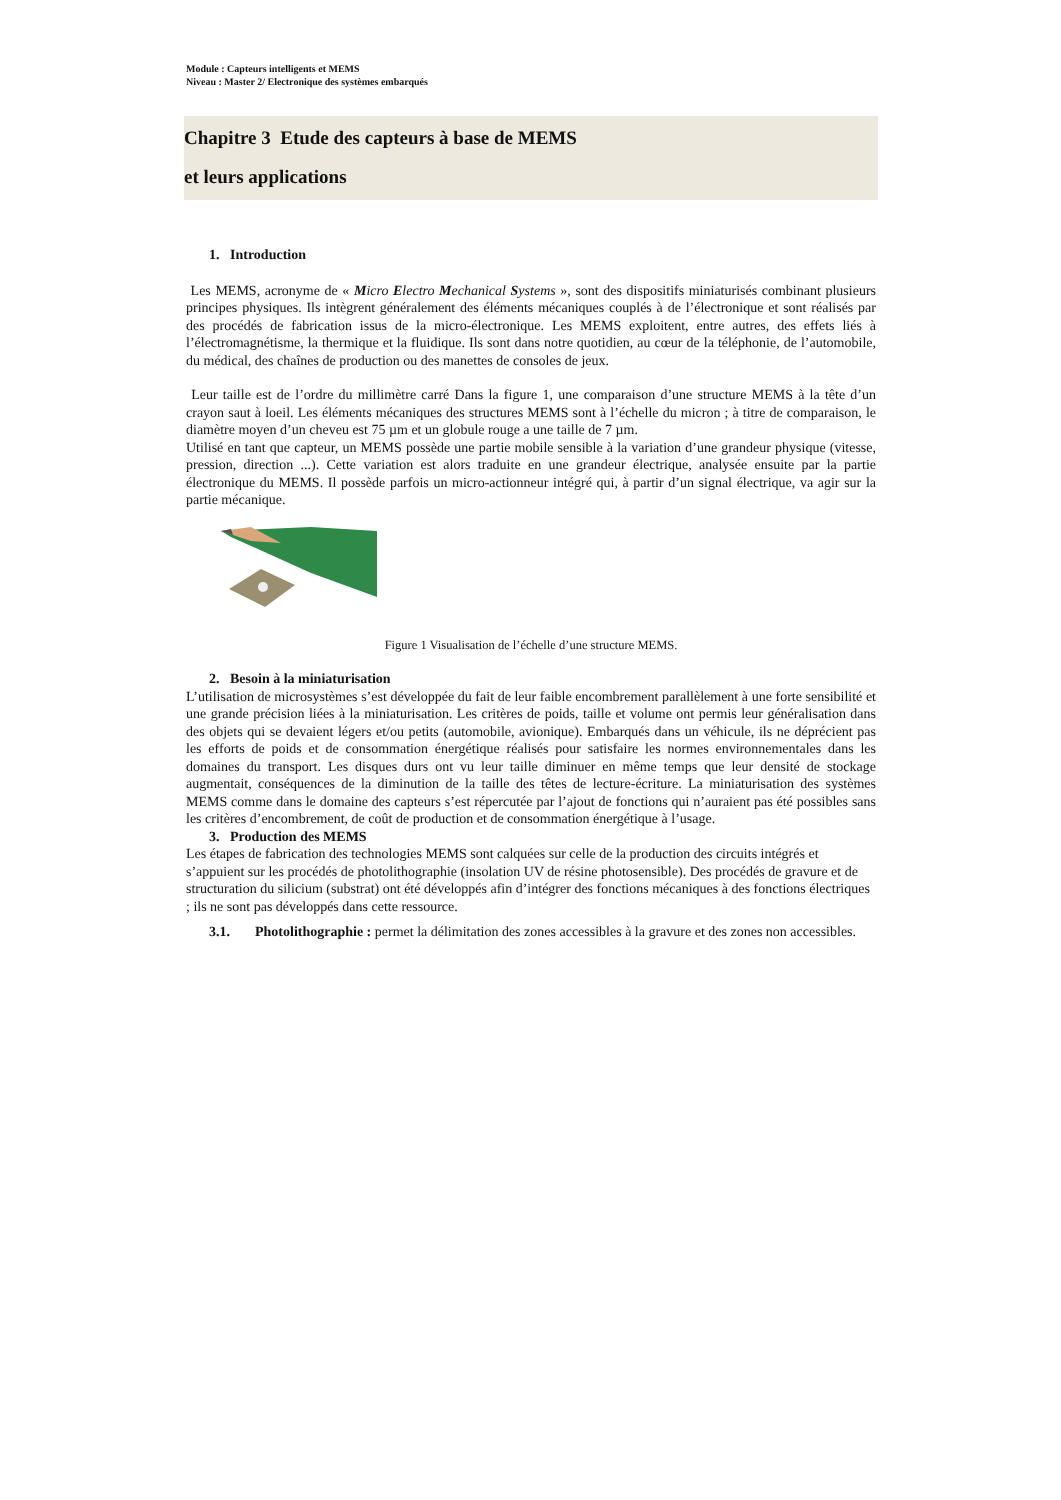Module : Capteurs intelligents et MEMS
Niveau : Master 2/ Electronique des systèmes embarqués
Chapitre 3 Etude des capteurs à base de MEMS
et leurs applications
1. Introduction
Les MEMS, acronyme de « Micro Electro Mechanical Systems », sont des dispositifs miniaturisés combinant plusieurs principes physiques. Ils intègrent généralement des éléments mécaniques couplés à de l’électronique et sont réalisés par des procédés de fabrication issus de la micro-électronique. Les MEMS exploitent, entre autres, des effets liés à l’électromagnétisme, la thermique et la fluidique. Ils sont dans notre quotidien, au cœur de la téléphonie, de l’automobile, du médical, des chaînes de production ou des manettes de consoles de jeux.
Leur taille est de l’ordre du millimètre carré Dans la figure 1, une comparaison d’une structure MEMS à la tête d’un crayon saut à loeil. Les éléments mécaniques des structures MEMS sont à l’échelle du micron ; à titre de comparaison, le diamètre moyen d’un cheveu est 75 µm et un globule rouge a une taille de 7 µm.
Utilisé en tant que capteur, un MEMS possède une partie mobile sensible à la variation d’une grandeur physique (vitesse, pression, direction ...). Cette variation est alors traduite en une grandeur électrique, analysée ensuite par la partie électronique du MEMS. Il possède parfois un micro-actionneur intégré qui, à partir d’un signal électrique, va agir sur la partie mécanique.
Figure 1 Visualisation de l’échelle d’une structure MEMS.
2. Besoin à la miniaturisation
L’utilisation de microsystèmes s’est développée du fait de leur faible encombrement parallèlement à une forte sensibilité et une grande précision liées à la miniaturisation. Les critères de poids, taille et volume ont permis leur généralisation dans des objets qui se devaient légers et/ou petits (automobile, avionique). Embarqués dans un véhicule, ils ne déprécient pas les efforts de poids et de consommation énergétique réalisés pour satisfaire les normes environnementales dans les domaines du transport. Les disques durs ont vu leur taille diminuer en même temps que leur densité de stockage augmentait, conséquences de la diminution de la taille des têtes de lecture-écriture. La miniaturisation des systèmes MEMS comme dans le domaine des capteurs s’est répercutée par l’ajout de fonctions qui n’auraient pas été possibles sans les critères d’encombrement, de coût de production et de consommation énergétique à l’usage.
3. Production des MEMS
Les étapes de fabrication des technologies MEMS sont calquées sur celle de la production des circuits intégrés et s’appuient sur les procédés de photolithographie (insolation UV de résine photosensible). Des procédés de gravure et de structuration du silicium (substrat) ont été développés afin d’intégrer des fonctions mécaniques à des fonctions électriques ; ils ne sont pas développés dans cette ressource.
3.1. Photolithographie : permet la délimitation des zones accessibles à la gravure et des zones non accessibles.